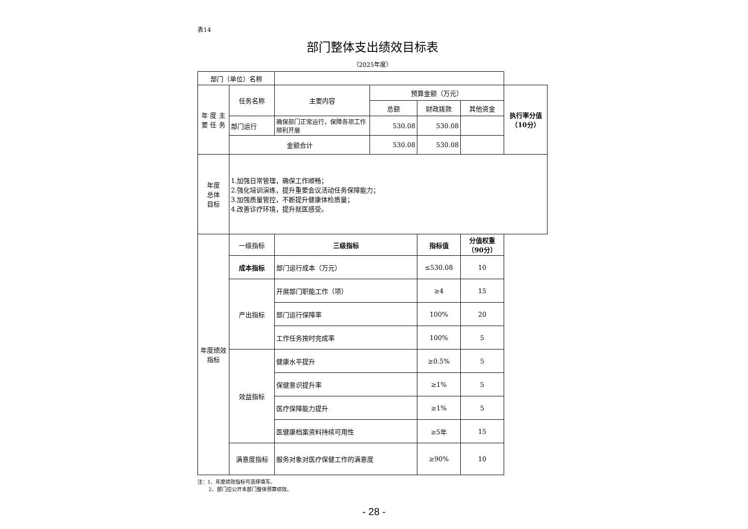表14
部门整体支出绩效目标表
（2025年度）
| 部门（单位）名称 | | | | | | |
| 年 度 主 要 任 务 | 任务名称 | 主要内容 | 预算金额（万元） | | | 执行率分值（10分） |
| | | | 总额 | 财政拨款 | 其他资金 | |
| | 部门运行 | 确保部门正常运行，保障各项工作顺利开展 | 530.08 | 530.08 | | |
| | 金额合计 | | 530.08 | 530.08 | | |
| 年度 总体 目标 | 1.加强日常管理，确保工作顺畅； 2.强化培训演练，提升重要会议活动任务保障能力； 3.加强质量管控，不断提升健康体检质量； 4.改善诊疗环境，提升就医感受。 | | | | | |
| 年度绩效指标 | 一级指标 | 三级指标 | | 指标值 | 分值权重（90分） | |
| | 成本指标 | 部门运行成本（万元） | | ≤530.08 | 10 | |
| | 产出指标 | 开展部门职能工作（项） | | ≥4 | 15 | |
| | | 部门运行保障率 | | 100% | 20 | |
| | | 工作任务按时完成率 | | 100% | 5 | |
| | 效益指标 | 健康水平提升 | | ≥0.5% | 5 | |
| | | 保健意识提升率 | | ≥1% | 5 | |
| | | 医疗保障能力提升 | | ≥1% | 5 | |
| | | 医健康档案资料持续可用性 | | ≥5年 | 15 | |
| | 满意度指标 | 服务对象对医疗保健工作的满意度 | | ≥90% | 10 | |
注：1、年度绩效指标可选择填写。
2、部门应公开本部门整体预算绩效。
- 28 -